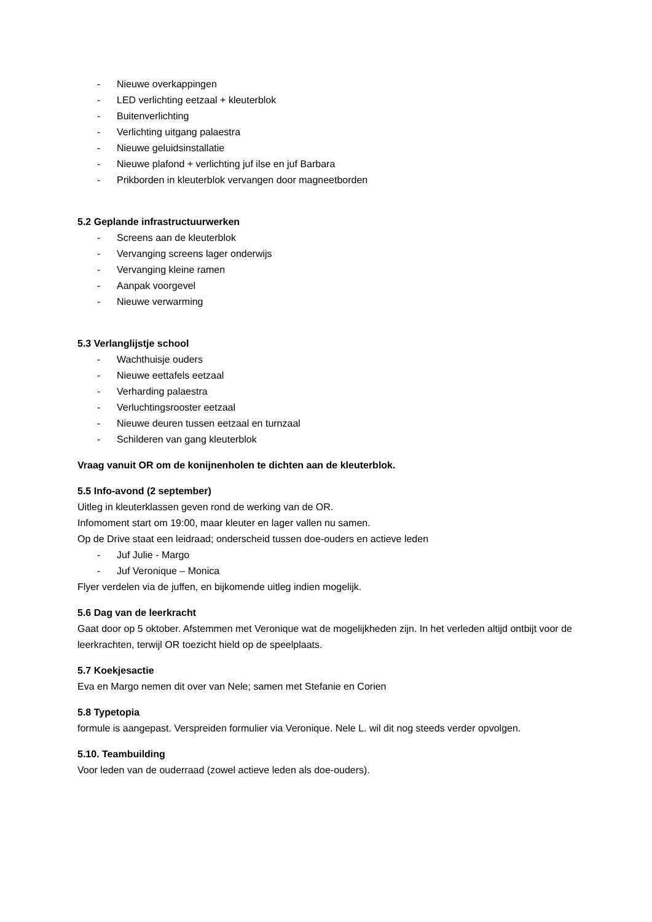- Nieuwe overkappingen
- LED verlichting eetzaal + kleuterblok
- Buitenverlichting
- Verlichting uitgang palaestra
- Nieuwe geluidsinstallatie
- Nieuwe plafond + verlichting juf ilse en juf Barbara
- Prikborden in kleuterblok vervangen door magneetborden
5.2 Geplande infrastructuurwerken
- Screens aan de kleuterblok
- Vervanging screens lager onderwijs
- Vervanging kleine ramen
- Aanpak voorgevel
- Nieuwe verwarming
5.3 Verlanglijstje school
- Wachthuisje ouders
- Nieuwe eettafels eetzaal
- Verharding palaestra
- Verluchtingsrooster eetzaal
- Nieuwe deuren tussen eetzaal en turnzaal
- Schilderen van gang kleuterblok
Vraag vanuit OR om de konijnenholen te dichten aan de kleuterblok.
5.5 Info-avond (2 september)
Uitleg in kleuterklassen geven rond de werking van de OR.
Infomoment start om 19:00, maar kleuter en lager vallen nu samen.
Op de Drive staat een leidraad; onderscheid tussen doe-ouders en actieve leden
- Juf Julie - Margo
- Juf Veronique – Monica
Flyer verdelen via de juffen, en bijkomende uitleg indien mogelijk.
5.6 Dag van de leerkracht
Gaat door op 5 oktober. Afstemmen met Veronique wat de mogelijkheden zijn. In het verleden altijd ontbijt voor de leerkrachten, terwijl OR toezicht hield op de speelplaats.
5.7 Koekjesactie
Eva en Margo nemen dit over van Nele; samen met Stefanie en Corien
5.8 Typetopia
formule is aangepast. Verspreiden formulier via Veronique. Nele L. wil dit nog steeds verder opvolgen.
5.10. Teambuilding
Voor leden van de ouderraad (zowel actieve leden als doe-ouders).